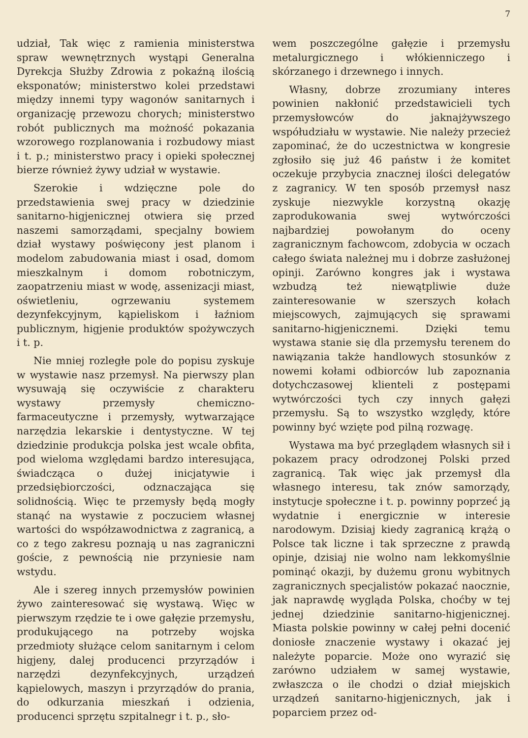7
udział, Tak więc z ramienia ministerstwa spraw wewnętrznych wystąpi Generalna Dyrekcja Służby Zdrowia z pokaźną ilością eksponatów; ministerstwo kolei przedstawi między innemi typy wagonów sanitarnych i organizację przewozu chorych; ministerstwo robót publicznych ma możność pokazania wzorowego rozplanowania i rozbudowy miast i t. p.; ministerstwo pracy i opieki społecznej bierze również żywy udział w wystawie.
Szerokie i wdzięczne pole do przedstawienia swej pracy w dziedzinie sanitarno-higjenicznej otwiera się przed naszemi samorządami, specjalny bowiem dział wystawy poświęcony jest planom i modelom zabudowania miast i osad, domom mieszkalnym i domom robotniczym, zaopatrzeniu miast w wodę, assenizacji miast, oświetleniu, ogrzewaniu systemem dezynfekcyjnym, kąpieliskom i łaźniom publicznym, higjenie produktów spożywczych i t. p.
Nie mniej rozległe pole do popisu zyskuje w wystawie nasz przemysł. Na pierwszy plan wysuwają się oczywiście z charakteru wystawy przemysły chemiczno-farmaceutyczne i przemysły, wytwarzające narzędzia lekarskie i dentystyczne. W tej dziedzinie produkcja polska jest wcale obfita, pod wieloma względami bardzo interesująca, świadcząca o dużej inicjatywie i przedsiębiorczości, odznaczająca się solidnością. Więc te przemysły będą mogły stanąć na wystawie z poczuciem własnej wartości do współzawodnictwa z zagranicą, a co z tego zakresu poznają u nas zagraniczni goście, z pewnością nie przyniesie nam wstydu.
Ale i szereg innych przemysłów powinien żywo zainteresować się wystawą. Więc w pierwszym rzędzie te i owe gałęzie przemysłu, produkującego na potrzeby wojska przedmioty służące celom sanitarnym i celom higjeny, dalej producenci przyrządów i narzędzi dezynfekcyjnych, urządzeń kąpielowych, maszyn i przyrządów do prania, do odkurzania mieszkań i odzienia, producenci sprzętu szpitalnegr i t. p., sło-
wem poszczególne gałęzie i przemysłu metalurgicznego i włókienniczego i skórzanego i drzewnego i innych.
Własny, dobrze zrozumiany interes powinien nakłonić przedstawicieli tych przemysłowców do jaknajżywszego współudziału w wystawie. Nie należy przecież zapominać, że do uczestnictwa w kongresie zgłosiło się już 46 państw i że komitet oczekuje przybycia znacznej ilości delegatów z zagranicy. W ten sposób przemysł nasz zyskuje niezwykle korzystną okazję zaprodukowania swej wytwórczości najbardziej powołanym do oceny zagranicznym fachowcom, zdobycia w oczach całego świata należnej mu i dobrze zasłużonej opinji. Zarówno kongres jak i wystawa wzbudzą też niewątpliwie duże zainteresowanie w szerszych kołach miejscowych, zajmujących się sprawami sanitarno-higjenicznemi. Dzięki temu wystawa stanie się dla przemysłu terenem do nawiązania także handlowych stosunków z nowemi kołami odbiorców lub zapoznania dotychczasowej klienteli z postępami wytwórczości tych czy innych gałęzi przemysłu. Są to wszystko względy, które powinny być wzięte pod pilną rozwagę.
Wystawa ma być przeglądem własnych sił i pokazem pracy odrodzonej Polski przed zagranicą. Tak więc jak przemysł dla własnego interesu, tak znów samorządy, instytucje społeczne i t. p. powinny poprzeć ją wydatnie i energicznie w interesie narodowym. Dzisiaj kiedy zagranicą krążą o Polsce tak liczne i tak sprzeczne z prawdą opinje, dzisiaj nie wolno nam lekkomyślnie pominąć okazji, by dużemu gronu wybitnych zagranicznych specjalistów pokazać naocznie, jak naprawdę wygląda Polska, choćby w tej jednej dziedzinie sanitarno-higjenicznej. Miasta polskie powinny w całej pełni docenić doniosłe znaczenie wystawy i okazać jej należyte poparcie. Może ono wyrazić się zarówno udziałem w samej wystawie, zwłaszcza o ile chodzi o dział miejskich urządzeń sanitarno-higjenicznych, jak i poparciem przez od-